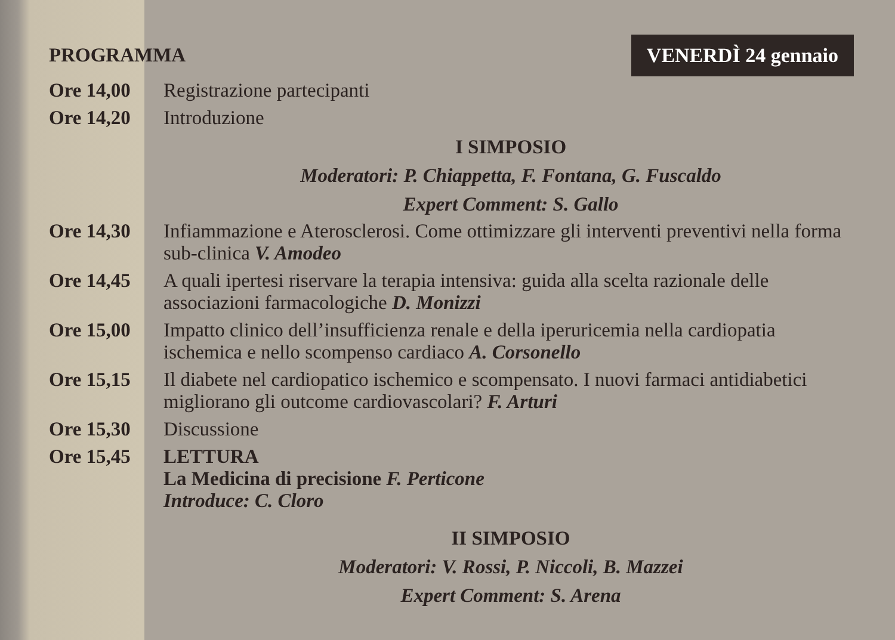PROGRAMMA
VENERDÌ 24 gennaio
| Ore 14,00 | Registrazione partecipanti |
| Ore 14,20 | Introduzione |
I SIMPOSIO
Moderatori: P. Chiappetta, F. Fontana, G. Fuscaldo
Expert Comment: S. Gallo
| Ore 14,30 | Infiammazione e Aterosclerosi. Come ottimizzare gli interventi preventivi nella forma sub-clinica V. Amodeo |
| Ore 14,45 | A quali ipertesi riservare la terapia intensiva: guida alla scelta razionale delle associazioni farmacologiche D. Monizzi |
| Ore 15,00 | Impatto clinico dell’insufficienza renale e della iperuricemia nella cardiopatia ischemica e nello scompenso cardiaco A. Corsonello |
| Ore 15,15 | Il diabete nel cardiopatico ischemico e scompensato. I nuovi farmaci antidiabetici migliorano gli outcome cardiovascolari? F. Arturi |
| Ore 15,30 | Discussione |
| Ore 15,45 | LETTURA La Medicina di precisione F. Perticone Introduce: C. Cloro |
II SIMPOSIO
Moderatori: V. Rossi, P. Niccoli, B. Mazzei
Expert Comment: S. Arena